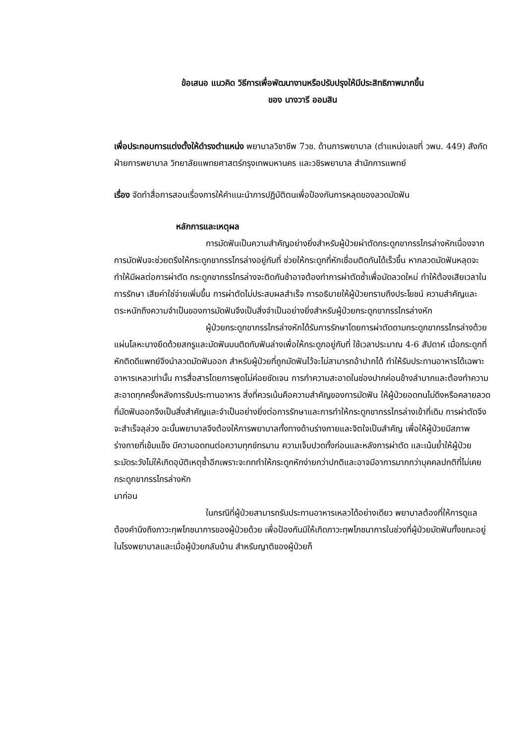ข้อเสนอ แนวคิด วิธีการเพื่อพัฒนางานหรือปรับปรุงให้มีประสิทธิภาพมากขึ้น
ของ นางวารี ออมสิน
เพื่อประกอบการแต่งตั้งให้ดำรงตำแหน่ง พยาบาลวิชาชีพ 7วช. ด้านการพยาบาล (ตำแหน่งเลขที่ วพบ. 449) สังกัด ฝ่ายการพยาบาล วิทยาลัยแพทยศาสตร์กรุงเทพมหานคร และวชิรพยาบาล สำนักการแพทย์
เรื่อง จัดทำสื่อการสอนเรื่องการให้คำแนะนำการปฏิบัติตนเพื่อป้องกันการหลุดของลวดมัดฟัน
หลักการและเหตุผล
การมัดฟันเป็นความสำคัญอย่างยิ่งสำหรับผู้ป่วยผ่าตัดกระดูกขากรรไกรล่างหักเนื่องจากการมัดฟันจะช่วยตรึงให้กระดูกขากรรไกรล่างอยู่กับที่ ช่วยให้กระดูกที่หักเชื่อมติดกันได้เร็วขึ้น หากลวดมัดฟันหลุดจะทำให้มีผลต่อการผ่าตัด กระดูกขากรรไกรล่างจะติดกันช้าอาจต้องทำการผ่าตัดซ้ำเพื่อมัดลวดใหม่ ทำให้ต้องเสียเวลาในการรักษา เสียค่าใช่จ่ายเพิ่มขึ้น การผ่าตัดไม่ประสบผลสำเร็จ การอธิบายให้ผู้ป่วยทราบถึงประโยชน์ ความสำคัญและตระหนักถึงความจำเป็นของการมัดฟันจึงเป็นสิ่งจำเป็นอย่างยิ่งสำหรับผู้ป่วยกระดูกขากรรไกรล่างหัก
ผู้ป่วยกระดูกขากรรไกรล่างหักได้รับการรักษาโดยการผ่าตัดดามกระดูกขากรรไกรล่างด้วยแผ่นโลหะบางยึดด้วยสกรูและมัดฟันบนติดกับฟันล่างเพื่อให้กระดูกอยู่กับที่ ใช้เวลาประมาณ 4-6 สัปดาห์ เมื่อกระดูกที่หักติดดีแพทย์จึงนำลวดมัดฟันออก สำหรับผู้ป่วยที่ถูกมัดฟันไว้จะไม่สามารถอ้าปากได้ ทำให้รับประทานอาหารได้เฉพาะอาหารเหลวเท่านั้น การสื่อสารโดยการพูดไม่ค่อยชัดเจน การทำความสะอาดในช่องปากค่อนข้างลำบากและต้องทำความสะอาดทุกครั้งหลังการรับประทานอาหาร สิ่งที่ควรเน้นคือความสำคัญของการมัดฟัน ให้ผู้ป่วยอดทนไม่ดึงหรือคลายลวดที่มัดฟันออกจึงเป็นสิ่งสำคัญและจำเป็นอย่างยิ่งต่อการรักษาและการทำให้กระดูกขากรรไกรล่างเข้าที่เดิม การผ่าตัดจึงจะสำเร็จลุล่วง ฉะนั้นพยาบาลจึงต้องให้การพยาบาลทั้งทางด้านร่างกายและจิตใจเป็นสำคัญ เพื่อให้ผู้ป่วยมีสภาพร่างกายที่เข้มแข็ง มีความอดทนต่อความทุกข์ทรมาน ความเจ็บปวดทั้งก่อนและหลังการผ่าตัด และเน้นย้ำให้ผู้ป่วยระมัดระวังไม่ให้เกิดอุบัติเหตุซ้ำอีกเพราะจะทททำให้กระดูกหักง่ายกว่าปกติและอาจมีอาการมากกว่าบุคคลปกติที่ไม่เคยกระดูกขากรรไกรล่างหัก
มาก่อน
ในกรณีที่ผู้ป่วยสามารถรับประทานอาหารเหลวได้อย่างเดียว พยาบาลต้องที่ให้การดูแลต้องคำนึงถึงภาวะทุพโภชนาการของผู้ป่วยด้วย เพื่อป้องกันมิให้เกิดภาวะทุพโภชนาการในช่วงที่ผู้ป่วยมัดฟันทั้งขณะอยู่ในโรงพยาบาลและเมื่อผู้ป่วยกลับบ้าน สำหรับญาติของผู้ป่วยก็